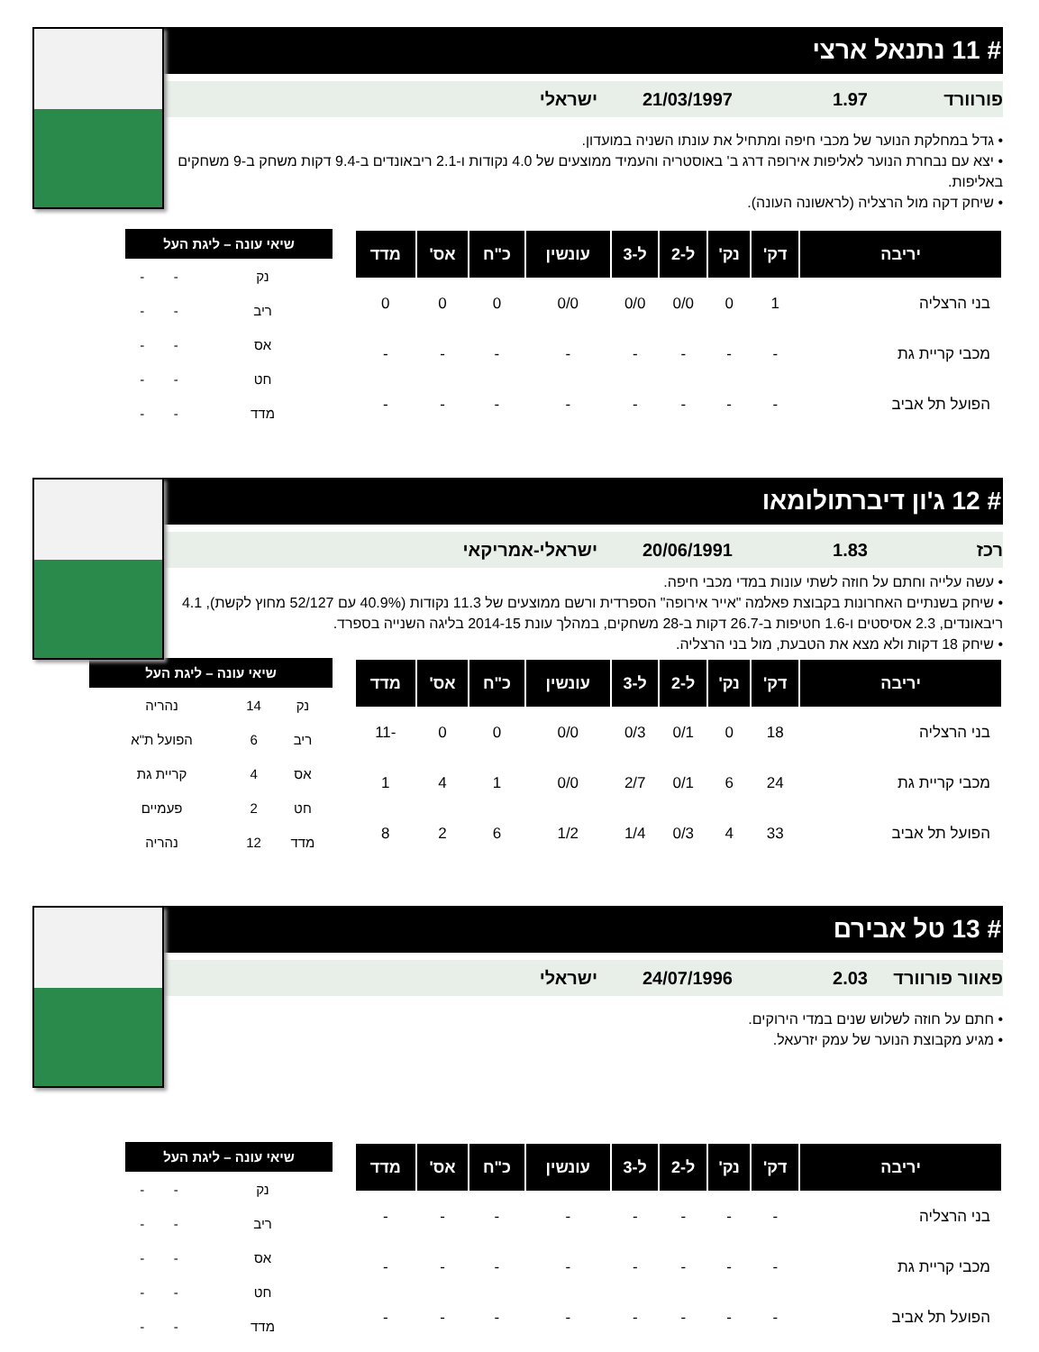# 11 נתנאל ארצי
פורוורד 1.97 21/03/1997 ישראלי
• גדל במחלקת הנוער של מכבי חיפה ומתחיל את עונתו השניה במועדון.
• יצא עם נבחרת הנוער לאליפות אירופה דרג ב' באוסטריה והעמיד ממוצעים של 4.0 נקודות ו-2.1 ריבאונדים ב-9.4 דקות משחק ב-9 משחקים באליפות.
• שיחק דקה מול הרצליה (לראשונה העונה).
| יריבה | דק' | נק' | ל-2 | ל-3 | עונשין | כ"ח | אס' | מדד |
| --- | --- | --- | --- | --- | --- | --- | --- | --- |
| בני הרצליה | 1 | 0 | 0/0 | 0/0 | 0/0 | 0 | 0 | 0 |
| מכבי קריית גת | - | - | - | - | - | - | - | - |
| הפועל תל אביב | - | - | - | - | - | - | - | - |
| שיאי עונה – ליגת העל | | |
| --- | --- | --- |
| נק | - | - |
| ריב | - | - |
| אס | - | - |
| חט | - | - |
| מדד | - | - |
# 12 ג'ון דיברתולומאו
רכז 1.83 20/06/1991 ישראלי-אמריקאי
• עשה עלייה וחתם על חוזה לשתי עונות במדי מכבי חיפה.
• שיחק בשנתיים האחרונות בקבוצת פאלמה "אייר אירופה" הספרדית ורשם ממוצעים של 11.3 נקודות (40.9% עם 52/127 מחוץ לקשת), 4.1 ריבאונדים, 2.3 אסיסטים ו-1.6 חטיפות ב-26.7 דקות ב-28 משחקים, במהלך עונת 2014-15 בליגה השנייה בספרד.
• שיחק 18 דקות ולא מצא את הטבעת, מול בני הרצליה.
| יריבה | דק' | נק' | ל-2 | ל-3 | עונשין | כ"ח | אס' | מדד |
| --- | --- | --- | --- | --- | --- | --- | --- | --- |
| בני הרצליה | 18 | 0 | 0/1 | 0/3 | 0/0 | 0 | 0 | -11 |
| מכבי קריית גת | 24 | 6 | 0/1 | 2/7 | 0/0 | 1 | 4 | 1 |
| הפועל תל אביב | 33 | 4 | 0/3 | 1/4 | 1/2 | 6 | 2 | 8 |
| שיאי עונה – ליגת העל | | |
| --- | --- | --- |
| נק | 14 | נהריה |
| ריב | 6 | הפועל ת"א |
| אס | 4 | קריית גת |
| חט | 2 | פעמיים |
| מדד | 12 | נהריה |
# 13 טל אבירם
פאוור פורוורד 2.03 24/07/1996 ישראלי
• חתם על חוזה לשלוש שנים במדי הירוקים.
• מגיע מקבוצת הנוער של עמק יזרעאל.
| יריבה | דק' | נק' | ל-2 | ל-3 | עונשין | כ"ח | אס' | מדד |
| --- | --- | --- | --- | --- | --- | --- | --- | --- |
| בני הרצליה | - | - | - | - | - | - | - | - |
| מכבי קריית גת | - | - | - | - | - | - | - | - |
| הפועל תל אביב | - | - | - | - | - | - | - | - |
| שיאי עונה – ליגת העל | | |
| --- | --- | --- |
| נק | - | - |
| ריב | - | - |
| אס | - | - |
| חט | - | - |
| מדד | - | - |